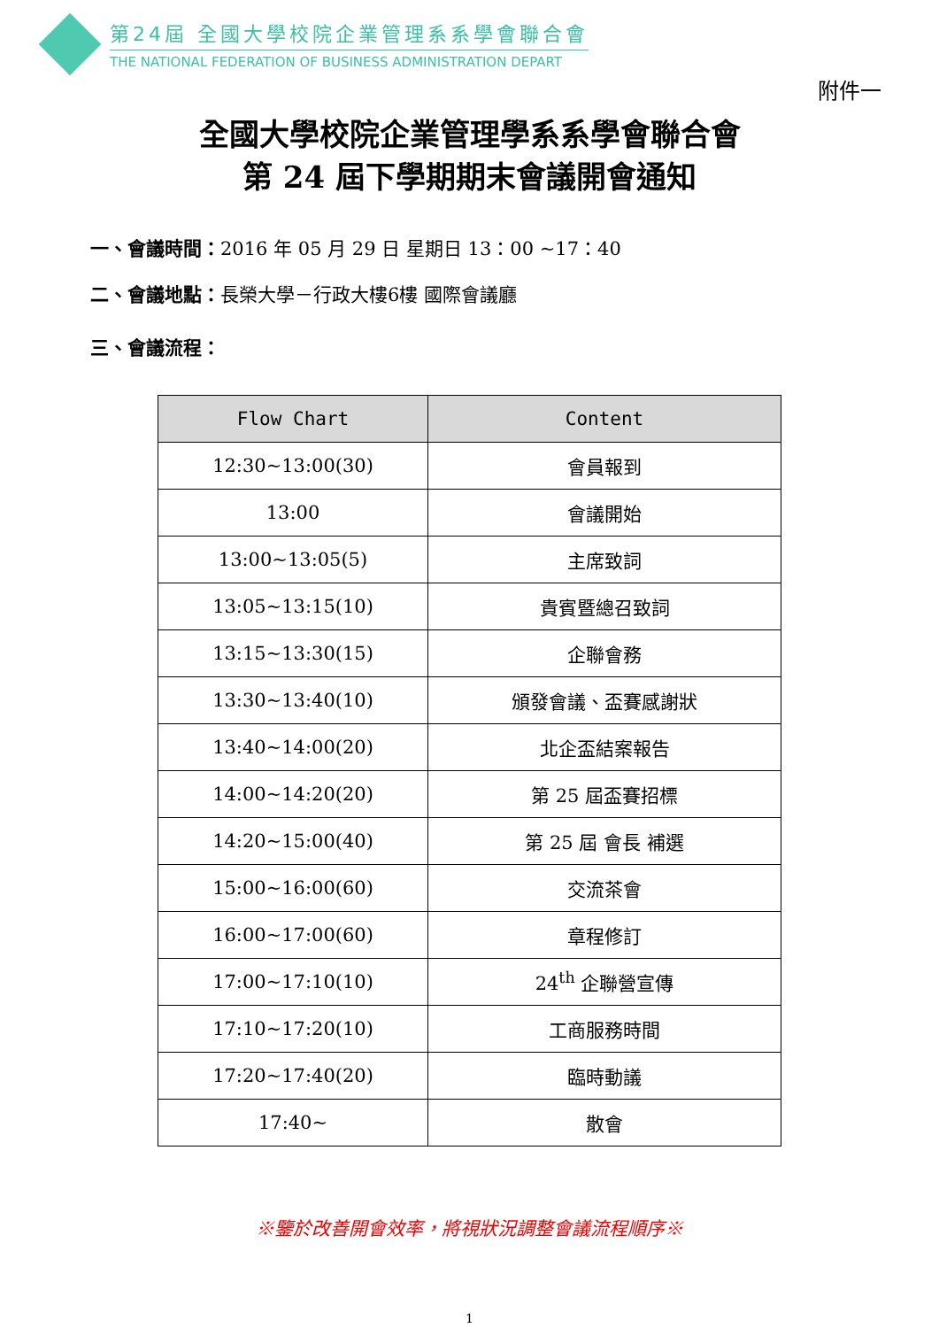第24屆 全國大學校院企業管理系系學會聯合會
THE NATIONAL FEDERATION OF BUSINESS ADMINISTRATION DEPART
附件一
全國大學校院企業管理學系系學會聯合會
第 24 屆下學期期末會議開會通知
一、會議時間：2016 年 05 月 29 日 星期日 13：00 ~17：40
二、會議地點：長榮大學－行政大樓6樓 國際會議廳
三、會議流程：
| Flow Chart | Content |
| --- | --- |
| 12:30~13:00(30) | 會員報到 |
| 13:00 | 會議開始 |
| 13:00~13:05(5) | 主席致詞 |
| 13:05~13:15(10) | 貴賓暨總召致詞 |
| 13:15~13:30(15) | 企聯會務 |
| 13:30~13:40(10) | 頒發會議、盃賽感謝狀 |
| 13:40~14:00(20) | 北企盃結案報告 |
| 14:00~14:20(20) | 第 25 屆盃賽招標 |
| 14:20~15:00(40) | 第 25 屆 會長 補選 |
| 15:00~16:00(60) | 交流茶會 |
| 16:00~17:00(60) | 章程修訂 |
| 17:00~17:10(10) | 24<sup>th</sup> 企聯營宣傳 |
| 17:10~17:20(10) | 工商服務時間 |
| 17:20~17:40(20) | 臨時動議 |
| 17:40~ | 散會 |
※鑒於改善開會效率，將視狀況調整會議流程順序※
1